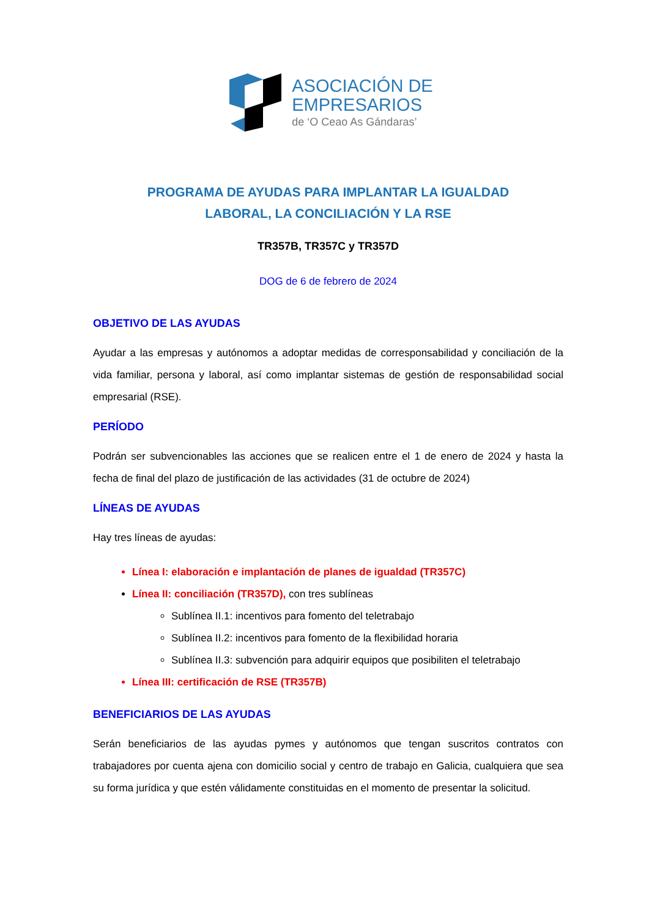ASOCIACIÓN DE
EMPRESARIOS
de ‘O Ceao As Gándaras’
PROGRAMA DE AYUDAS PARA IMPLANTAR LA IGUALDAD
LABORAL, LA CONCILIACIÓN Y LA RSE
TR357B, TR357C y TR357D
DOG de 6 de febrero de 2024
OBJETIVO DE LAS AYUDAS
Ayudar a las empresas y autónomos a adoptar medidas de corresponsabilidad y conciliación de la vida familiar, persona y laboral, así como implantar sistemas de gestión de responsabilidad social empresarial (RSE).
PERÍODO
Podrán ser subvencionables las acciones que se realicen entre el 1 de enero de 2024 y hasta la fecha de final del plazo de justificación de las actividades (31 de octubre de 2024)
LÍNEAS DE AYUDAS
Hay tres líneas de ayudas:
Línea I: elaboración e implantación de planes de igualdad (TR357C)
Línea II: conciliación (TR357D), con tres sublíneas
Sublínea II.1: incentivos para fomento del teletrabajo
Sublínea II.2: incentivos para fomento de la flexibilidad horaria
Sublínea II.3: subvención para adquirir equipos que posibiliten el teletrabajo
Línea III: certificación de RSE (TR357B)
BENEFICIARIOS DE LAS AYUDAS
Serán beneficiarios de las ayudas pymes y autónomos que tengan suscritos contratos con trabajadores por cuenta ajena con domicilio social y centro de trabajo en Galicia, cualquiera que sea su forma jurídica y que estén válidamente constituidas en el momento de presentar la solicitud.